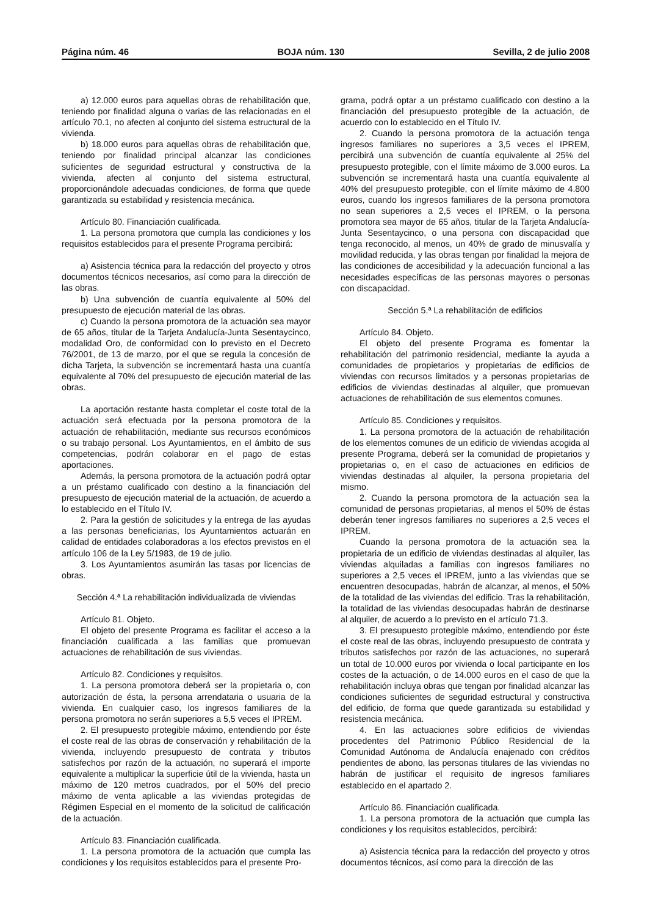Página núm. 46 BOJA núm. 130 Sevilla, 2 de julio 2008
a) 12.000 euros para aquellas obras de rehabilitación que, teniendo por finalidad alguna o varias de las relacionadas en el artículo 70.1, no afecten al conjunto del sistema estructural de la vivienda.
b) 18.000 euros para aquellas obras de rehabilitación que, teniendo por finalidad principal alcanzar las condiciones suficientes de seguridad estructural y constructiva de la vivienda, afecten al conjunto del sistema estructural, proporcionándole adecuadas condiciones, de forma que quede garantizada su estabilidad y resistencia mecánica.
Artículo 80. Financiación cualificada.
1. La persona promotora que cumpla las condiciones y los requisitos establecidos para el presente Programa percibirá:
a) Asistencia técnica para la redacción del proyecto y otros documentos técnicos necesarios, así como para la dirección de las obras.
b) Una subvención de cuantía equivalente al 50% del presupuesto de ejecución material de las obras.
c) Cuando la persona promotora de la actuación sea mayor de 65 años, titular de la Tarjeta Andalucía-Junta Sesentaycinco, modalidad Oro, de conformidad con lo previsto en el Decreto 76/2001, de 13 de marzo, por el que se regula la concesión de dicha Tarjeta, la subvención se incrementará hasta una cuantía equivalente al 70% del presupuesto de ejecución material de las obras.
La aportación restante hasta completar el coste total de la actuación será efectuada por la persona promotora de la actuación de rehabilitación, mediante sus recursos económicos o su trabajo personal. Los Ayuntamientos, en el ámbito de sus competencias, podrán colaborar en el pago de estas aportaciones.
Además, la persona promotora de la actuación podrá optar a un préstamo cualificado con destino a la financiación del presupuesto de ejecución material de la actuación, de acuerdo a lo establecido en el Título IV.
2. Para la gestión de solicitudes y la entrega de las ayudas a las personas beneficiarias, los Ayuntamientos actuarán en calidad de entidades colaboradoras a los efectos previstos en el artículo 106 de la Ley 5/1983, de 19 de julio.
3. Los Ayuntamientos asumirán las tasas por licencias de obras.
Sección 4.ª La rehabilitación individualizada de viviendas
Artículo 81. Objeto.
El objeto del presente Programa es facilitar el acceso a la financiación cualificada a las familias que promuevan actuaciones de rehabilitación de sus viviendas.
Artículo 82. Condiciones y requisitos.
1. La persona promotora deberá ser la propietaria o, con autorización de ésta, la persona arrendataria o usuaria de la vivienda. En cualquier caso, los ingresos familiares de la persona promotora no serán superiores a 5,5 veces el IPREM.
2. El presupuesto protegible máximo, entendiendo por éste el coste real de las obras de conservación y rehabilitación de la vivienda, incluyendo presupuesto de contrata y tributos satisfechos por razón de la actuación, no superará el importe equivalente a multiplicar la superficie útil de la vivienda, hasta un máximo de 120 metros cuadrados, por el 50% del precio máximo de venta aplicable a las viviendas protegidas de Régimen Especial en el momento de la solicitud de calificación de la actuación.
Artículo 83. Financiación cualificada.
1. La persona promotora de la actuación que cumpla las condiciones y los requisitos establecidos para el presente Pro-
grama, podrá optar a un préstamo cualificado con destino a la financiación del presupuesto protegible de la actuación, de acuerdo con lo establecido en el Título IV.
2. Cuando la persona promotora de la actuación tenga ingresos familiares no superiores a 3,5 veces el IPREM, percibirá una subvención de cuantía equivalente al 25% del presupuesto protegible, con el límite máximo de 3.000 euros. La subvención se incrementará hasta una cuantía equivalente al 40% del presupuesto protegible, con el límite máximo de 4.800 euros, cuando los ingresos familiares de la persona promotora no sean superiores a 2,5 veces el IPREM, o la persona promotora sea mayor de 65 años, titular de la Tarjeta Andalucía-Junta Sesentaycinco, o una persona con discapacidad que tenga reconocido, al menos, un 40% de grado de minusvalía y movilidad reducida, y las obras tengan por finalidad la mejora de las condiciones de accesibilidad y la adecuación funcional a las necesidades específicas de las personas mayores o personas con discapacidad.
Sección 5.ª La rehabilitación de edificios
Artículo 84. Objeto.
El objeto del presente Programa es fomentar la rehabilitación del patrimonio residencial, mediante la ayuda a comunidades de propietarios y propietarias de edificios de viviendas con recursos limitados y a personas propietarias de edificios de viviendas destinadas al alquiler, que promuevan actuaciones de rehabilitación de sus elementos comunes.
Artículo 85. Condiciones y requisitos.
1. La persona promotora de la actuación de rehabilitación de los elementos comunes de un edificio de viviendas acogida al presente Programa, deberá ser la comunidad de propietarios y propietarias o, en el caso de actuaciones en edificios de viviendas destinadas al alquiler, la persona propietaria del mismo.
2. Cuando la persona promotora de la actuación sea la comunidad de personas propietarias, al menos el 50% de éstas deberán tener ingresos familiares no superiores a 2,5 veces el IPREM.
Cuando la persona promotora de la actuación sea la propietaria de un edificio de viviendas destinadas al alquiler, las viviendas alquiladas a familias con ingresos familiares no superiores a 2,5 veces el IPREM, junto a las viviendas que se encuentren desocupadas, habrán de alcanzar, al menos, el 50% de la totalidad de las viviendas del edificio. Tras la rehabilitación, la totalidad de las viviendas desocupadas habrán de destinarse al alquiler, de acuerdo a lo previsto en el artículo 71.3.
3. El presupuesto protegible máximo, entendiendo por éste el coste real de las obras, incluyendo presupuesto de contrata y tributos satisfechos por razón de las actuaciones, no superará un total de 10.000 euros por vivienda o local participante en los costes de la actuación, o de 14.000 euros en el caso de que la rehabilitación incluya obras que tengan por finalidad alcanzar las condiciones suficientes de seguridad estructural y constructiva del edificio, de forma que quede garantizada su estabilidad y resistencia mecánica.
4. En las actuaciones sobre edificios de viviendas procedentes del Patrimonio Público Residencial de la Comunidad Autónoma de Andalucía enajenado con créditos pendientes de abono, las personas titulares de las viviendas no habrán de justificar el requisito de ingresos familiares establecido en el apartado 2.
Artículo 86. Financiación cualificada.
1. La persona promotora de la actuación que cumpla las condiciones y los requisitos establecidos, percibirá:
a) Asistencia técnica para la redacción del proyecto y otros documentos técnicos, así como para la dirección de las